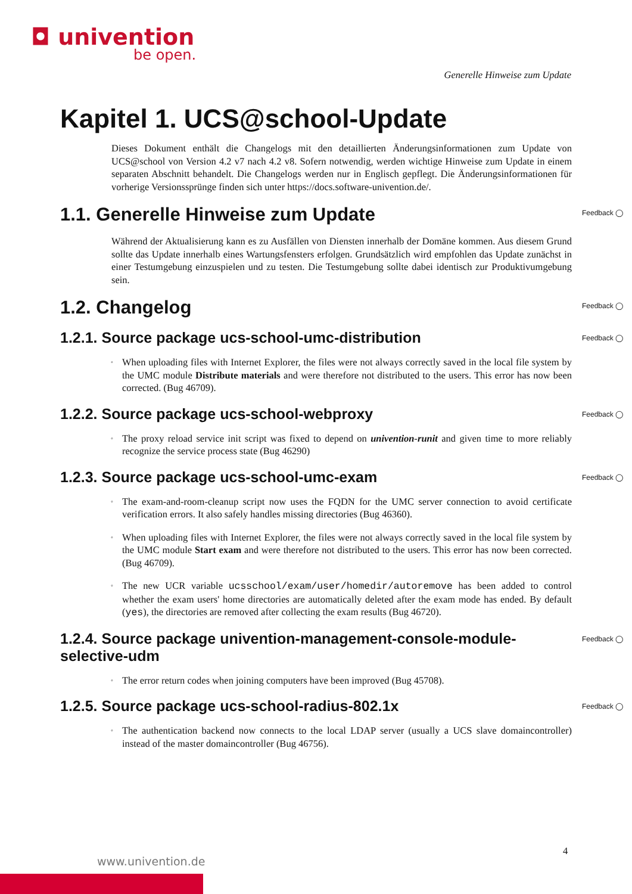◘ univention
be open.
Generelle Hinweise zum Update
Kapitel 1. UCS@school-Update
Dieses Dokument enthält die Changelogs mit den detaillierten Änderungsinformationen zum Update von UCS@school von Version 4.2 v7 nach 4.2 v8. Sofern notwendig, werden wichtige Hinweise zum Update in einem separaten Abschnitt behandelt. Die Changelogs werden nur in Englisch gepflegt. Die Änderungsinformationen für vorherige Versionssprünge finden sich unter https://docs.software-univention.de/.
1.1. Generelle Hinweise zum Update Feedback ◯
Während der Aktualisierung kann es zu Ausfällen von Diensten innerhalb der Domäne kommen. Aus diesem Grund sollte das Update innerhalb eines Wartungsfensters erfolgen. Grundsätzlich wird empfohlen das Update zunächst in einer Testumgebung einzuspielen und zu testen. Die Testumgebung sollte dabei identisch zur Produktivumgebung sein.
1.2. Changelog Feedback ◯
1.2.1. Source package ucs-school-umc-distribution Feedback ◯
◦ When uploading files with Internet Explorer, the files were not always correctly saved in the local file system by the UMC module Distribute materials and were therefore not distributed to the users. This error has now been corrected. (Bug 46709).
1.2.2. Source package ucs-school-webproxy Feedback ◯
◦ The proxy reload service init script was fixed to depend on univention-runit and given time to more reliably recognize the service process state (Bug 46290)
1.2.3. Source package ucs-school-umc-exam Feedback ◯
◦ The exam-and-room-cleanup script now uses the FQDN for the UMC server connection to avoid certificate verification errors. It also safely handles missing directories (Bug 46360).
◦ When uploading files with Internet Explorer, the files were not always correctly saved in the local file system by the UMC module Start exam and were therefore not distributed to the users. This error has now been corrected. (Bug 46709).
◦ The new UCR variable ucsschool/exam/user/homedir/autoremove has been added to control whether the exam users' home directories are automatically deleted after the exam mode has ended. By default (yes), the directories are removed after collecting the exam results (Bug 46720).
1.2.4. Source package univention-management-console-module-selective-udm Feedback ◯
◦ The error return codes when joining computers have been improved (Bug 45708).
1.2.5. Source package ucs-school-radius-802.1x Feedback ◯
◦ The authentication backend now connects to the local LDAP server (usually a UCS slave domaincontroller) instead of the master domaincontroller (Bug 46756).
4
www.univention.de